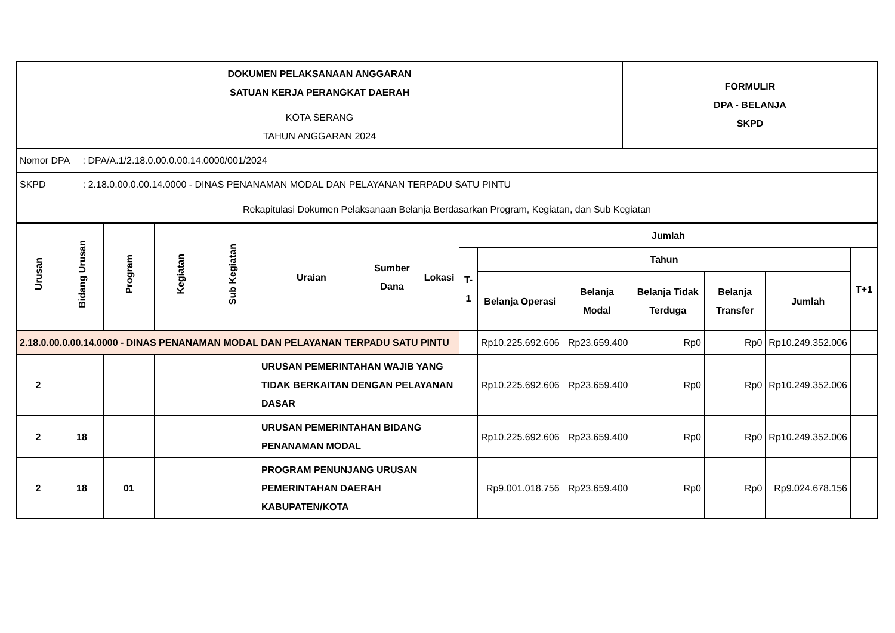| DOKUMEN PELAKSANAAN ANGGARAN SATUAN KERJA PERANGKAT DAERAH | FORMULIR DPA - BELANJA SKPD |
| KOTA SERANG TAHUN ANGGARAN 2024 | |
| Nomor DPA : DPA/A.1/2.18.0.00.0.00.14.0000/001/2024 | |
| SKPD : 2.18.0.00.0.00.14.0000 - DINAS PENANAMAN MODAL DAN PELAYANAN TERPADU SATU PINTU | |
| Rekapitulasi Dokumen Pelaksanaan Belanja Berdasarkan Program, Kegiatan, dan Sub Kegiatan | |
| Urusan | Bidang Urusan | Program | Kegiatan | Sub Kegiatan | Uraian | Sumber Dana | Lokasi | Jumlah | | | | | | |
| --- | --- | --- | --- | --- | --- | --- | --- | --- | --- | --- | --- | --- | --- | --- |
| | | | | | | | | T-1 | Tahun | | | | | T+1 |
| | | | | | | | | | Belanja Operasi | Belanja Modal | Belanja Tidak Terduga | Belanja Transfer | Jumlah | |
| 2.18.0.00.0.00.14.0000 - DINAS PENANAMAN MODAL DAN PELAYANAN TERPADU SATU PINTU | | | | | | | | | Rp10.225.692.606 | Rp23.659.400 | Rp0 | Rp0 | Rp10.249.352.006 | |
| 2 | | | | | URUSAN PEMERINTAHAN WAJIB YANG TIDAK BERKAITAN DENGAN PELAYANAN DASAR | | | | Rp10.225.692.606 | Rp23.659.400 | Rp0 | Rp0 | Rp10.249.352.006 | |
| 2 | 18 | | | | URUSAN PEMERINTAHAN BIDANG PENANAMAN MODAL | | | | Rp10.225.692.606 | Rp23.659.400 | Rp0 | Rp0 | Rp10.249.352.006 | |
| 2 | 18 | 01 | | | PROGRAM PENUNJANG URUSAN PEMERINTAHAN DAERAH KABUPATEN/KOTA | | | | Rp9.001.018.756 | Rp23.659.400 | Rp0 | Rp0 | Rp9.024.678.156 | |